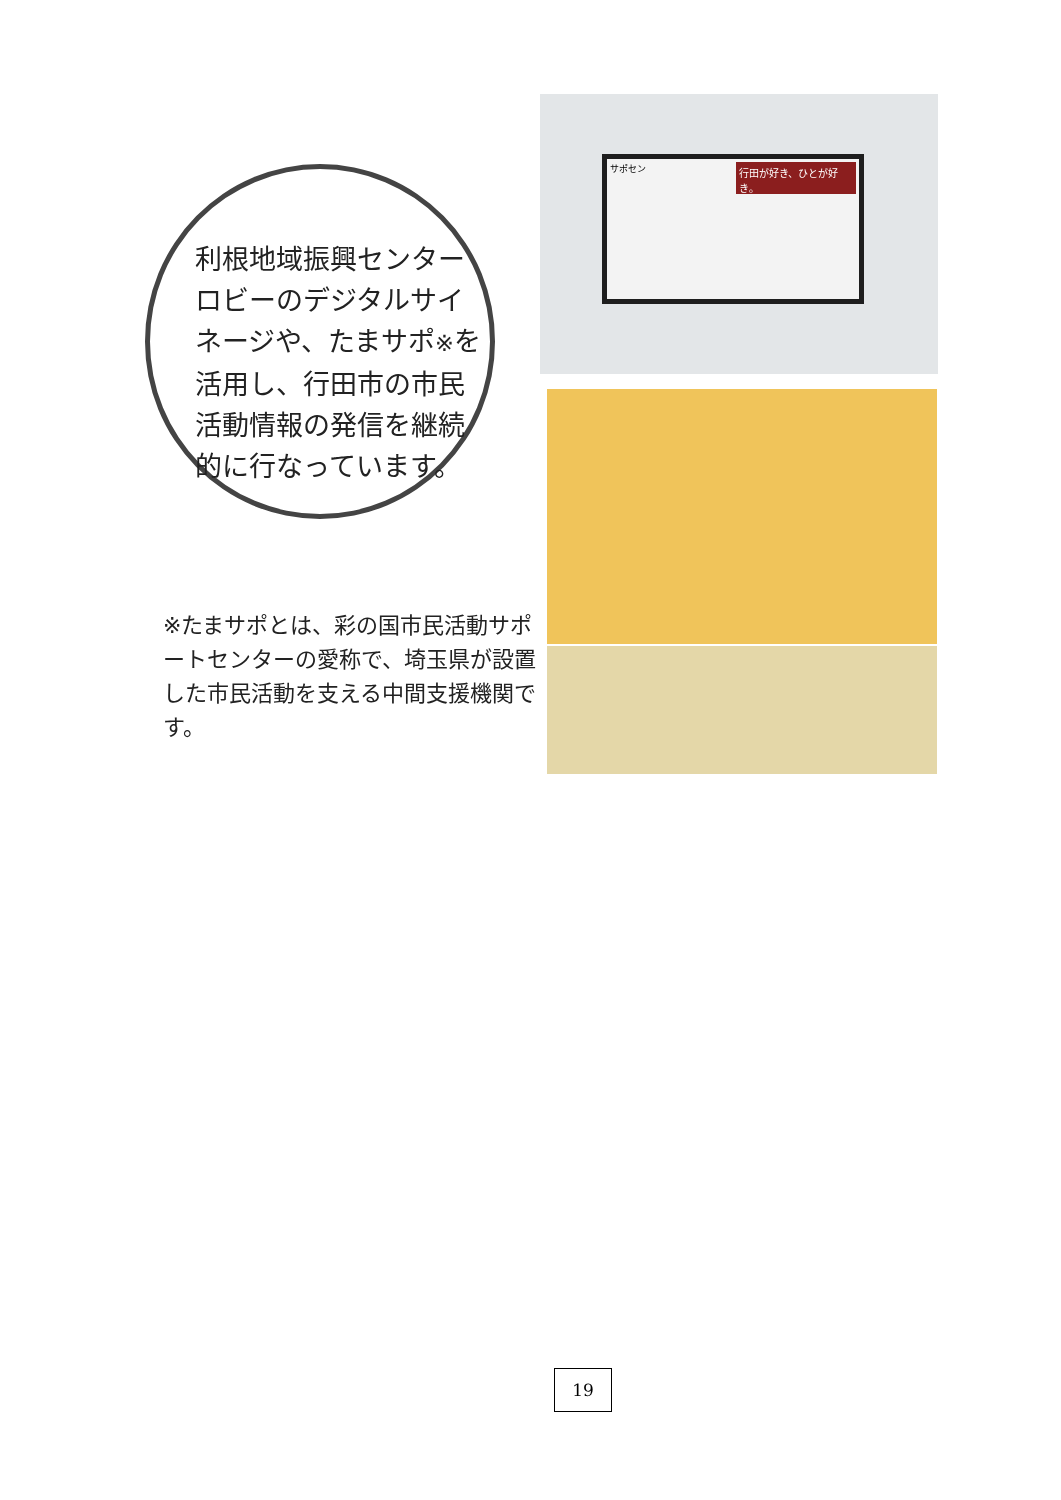利根地域振興センターロビーのデジタルサイネージや、たまサポ※を活用し、行田市の市民活動情報の発信を継続的に行なっています。
※たまサポとは、彩の国市民活動サポートセンターの愛称で、埼玉県が設置した市民活動を支える中間支援機関です。
サポセン
行田が好き、ひとが好き。
19